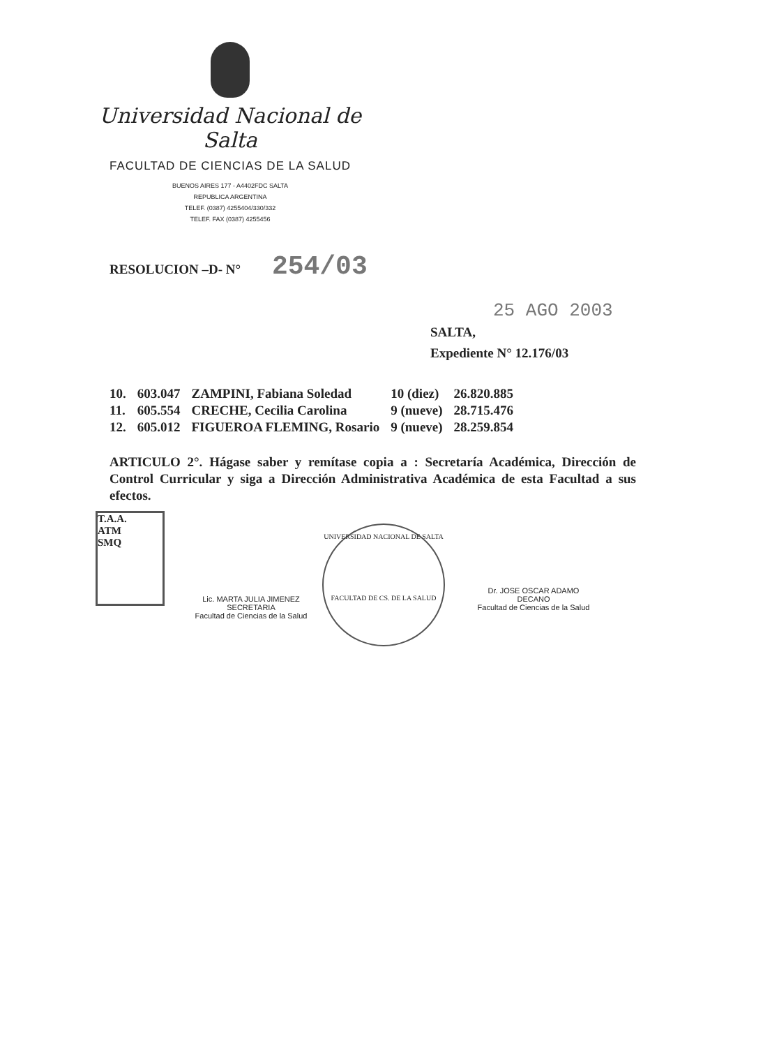Universidad Nacional de Salta
FACULTAD DE CIENCIAS DE LA SALUD
BUENOS AIRES 177 - A4402FDC SALTA
REPUBLICA ARGENTINA
TELEF. (0387) 4255404/330/332
TELEF. FAX (0387) 4255456
RESOLUCION –D- N° 254/03
25 AGO 2003
SALTA,
Expediente N° 12.176/03
| 10. | 603.047 | ZAMPINI, Fabiana Soledad | 10 (diez) | 26.820.885 |
| 11. | 605.554 | CRECHE, Cecilia Carolina | 9 (nueve) | 28.715.476 |
| 12. | 605.012 | FIGUEROA FLEMING, Rosario | 9 (nueve) | 28.259.854 |
ARTICULO 2°. Hágase saber y remítase copia a : Secretaría Académica, Dirección de Control Curricular y siga a Dirección Administrativa Académica de esta Facultad a sus efectos.
T.A.A.
ATM
SMQ
Lic. MARTA JULIA JIMENEZ
SECRETARIA
Facultad de Ciencias de la Salud
UNIVERSIDAD NACIONAL DE SALTA
FACULTAD DE CS. DE LA SALUD
Dr. JOSE OSCAR ADAMO
DECANO
Facultad de Ciencias de la Salud